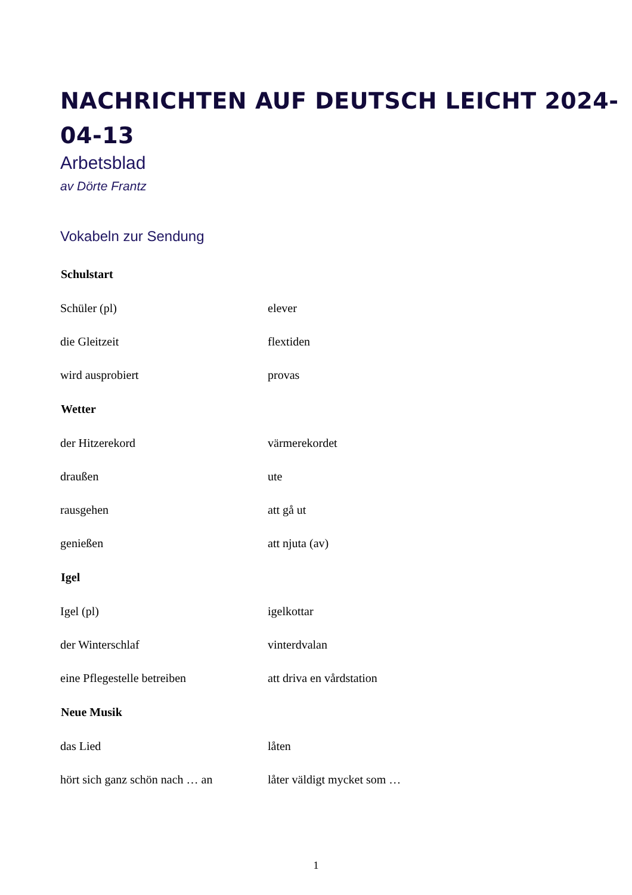NACHRICHTEN AUF DEUTSCH LEICHT 2024-04-13
Arbetsblad
av Dörte Frantz
Vokabeln zur Sendung
| Schulstart | |
| --- | --- |
| Schüler (pl) | elever |
| die Gleitzeit | flextiden |
| wird ausprobiert | provas |
| Wetter | |
| der Hitzerekord | värmerekordet |
| draußen | ute |
| rausgehen | att gå ut |
| genießen | att njuta (av) |
| Igel | |
| Igel (pl) | igelkottar |
| der Winterschlaf | vinterdvalan |
| eine Pflegestelle betreiben | att driva en vårdstation |
| Neue Musik | |
| das Lied | låten |
| hört sich ganz schön nach … an | låter väldigt mycket som … |
1